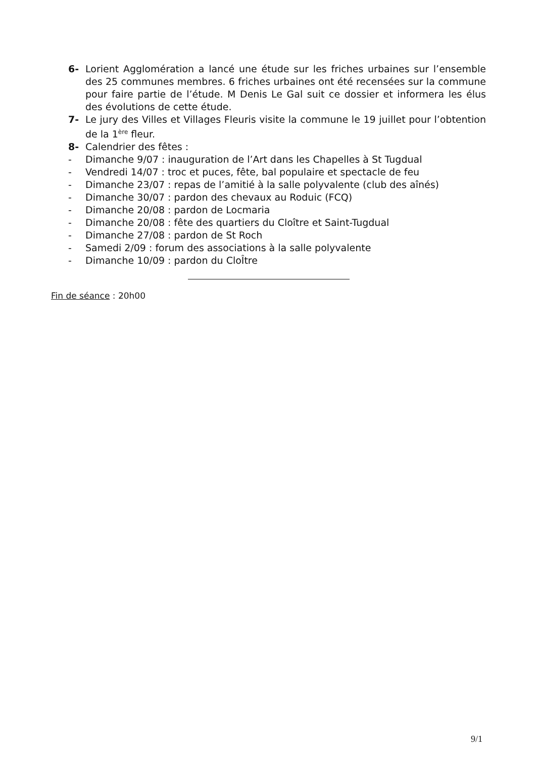6- Lorient Agglomération a lancé une étude sur les friches urbaines sur l’ensemble des 25 communes membres. 6 friches urbaines ont été recensées sur la commune pour faire partie de l’étude. M Denis Le Gal suit ce dossier et informera les élus des évolutions de cette étude.
7- Le jury des Villes et Villages Fleuris visite la commune le 19 juillet pour l’obtention de la 1<sup>ère</sup> fleur.
8- Calendrier des fêtes :
- Dimanche 9/07 : inauguration de l’Art dans les Chapelles à St Tugdual
- Vendredi 14/07 : troc et puces, fête, bal populaire et spectacle de feu
- Dimanche 23/07 : repas de l’amitié à la salle polyvalente (club des aînés)
- Dimanche 30/07 : pardon des chevaux au Roduic (FCQ)
- Dimanche 20/08 : pardon de Locmaria
- Dimanche 20/08 : fête des quartiers du Cloître et Saint-Tugdual
- Dimanche 27/08 : pardon de St Roch
- Samedi 2/09 : forum des associations à la salle polyvalente
- Dimanche 10/09 : pardon du ClоÎtre
Fin de séance : 20h00
9/1